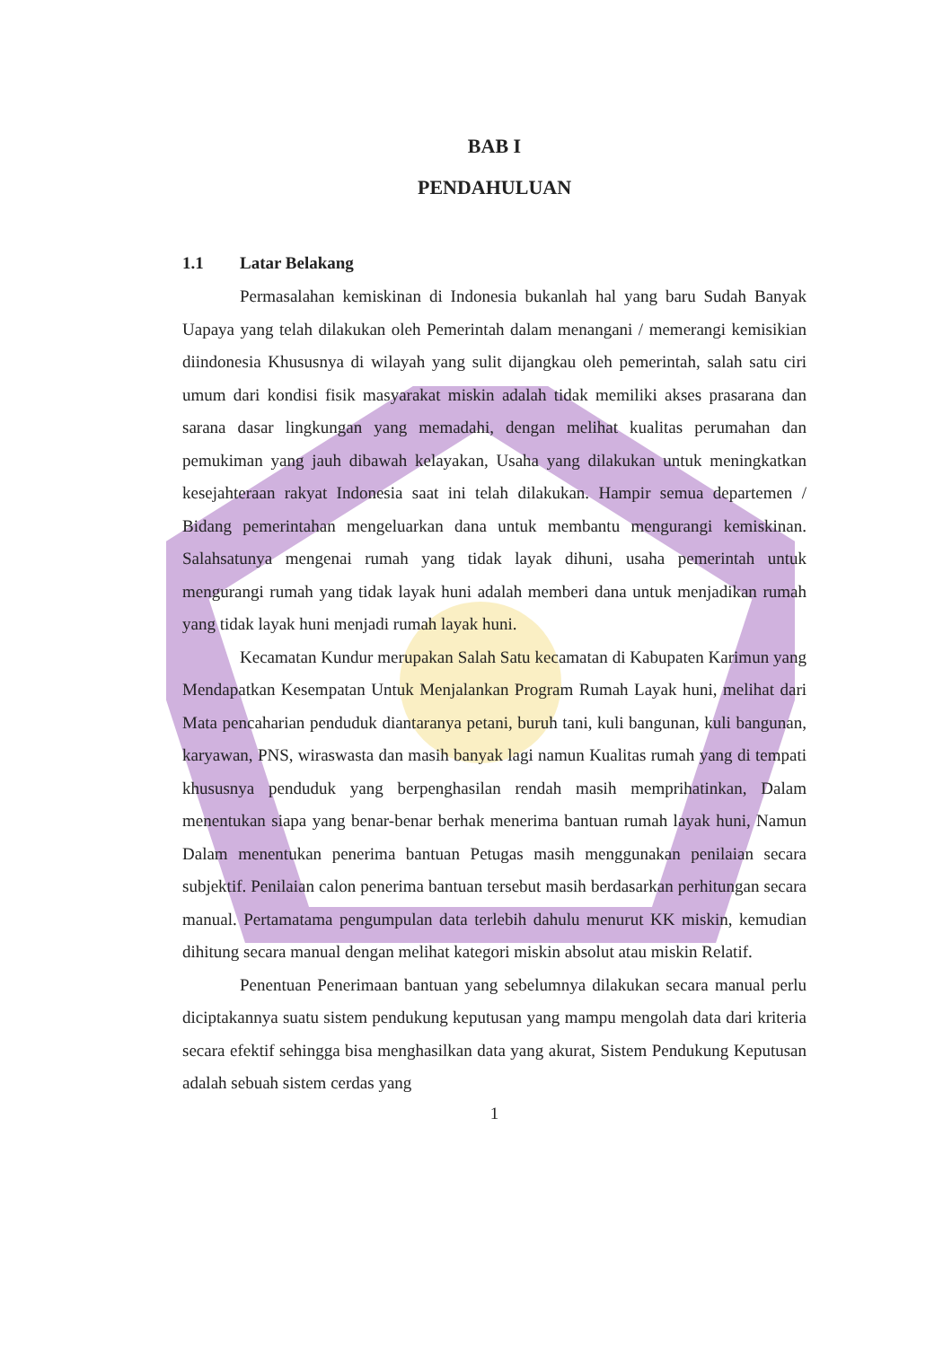BAB I
PENDAHULUAN
1.1 Latar Belakang
Permasalahan kemiskinan di Indonesia bukanlah hal yang baru Sudah Banyak Uapaya yang telah dilakukan oleh Pemerintah dalam menangani / memerangi kemisikian diindonesia Khususnya di wilayah yang sulit dijangkau oleh pemerintah, salah satu ciri umum dari kondisi fisik masyarakat miskin adalah tidak memiliki akses prasarana dan sarana dasar lingkungan yang memadahi, dengan melihat kualitas perumahan dan pemukiman yang jauh dibawah kelayakan, Usaha yang dilakukan untuk meningkatkan kesejahteraan rakyat Indonesia saat ini telah dilakukan. Hampir semua departemen / Bidang pemerintahan mengeluarkan dana untuk membantu mengurangi kemiskinan. Salahsatunya mengenai rumah yang tidak layak dihuni, usaha pemerintah untuk mengurangi rumah yang tidak layak huni adalah memberi dana untuk menjadikan rumah yang tidak layak huni menjadi rumah layak huni.
Kecamatan Kundur merupakan Salah Satu kecamatan di Kabupaten Karimun yang Mendapatkan Kesempatan Untuk Menjalankan Program Rumah Layak huni, melihat dari Mata pencaharian penduduk diantaranya petani, buruh tani, kuli bangunan, kuli bangunan, karyawan, PNS, wiraswasta dan masih banyak lagi namun Kualitas rumah yang di tempati khususnya penduduk yang berpenghasilan rendah masih memprihatinkan, Dalam menentukan siapa yang benar-benar berhak menerima bantuan rumah layak huni, Namun Dalam menentukan penerima bantuan Petugas masih menggunakan penilaian secara subjektif. Penilaian calon penerima bantuan tersebut masih berdasarkan perhitungan secara manual. Pertamatama pengumpulan data terlebih dahulu menurut KK miskin, kemudian dihitung secara manual dengan melihat kategori miskin absolut atau miskin Relatif.
Penentuan Penerimaan bantuan yang sebelumnya dilakukan secara manual perlu diciptakannya suatu sistem pendukung keputusan yang mampu mengolah data dari kriteria secara efektif sehingga bisa menghasilkan data yang akurat, Sistem Pendukung Keputusan adalah sebuah sistem cerdas yang
1